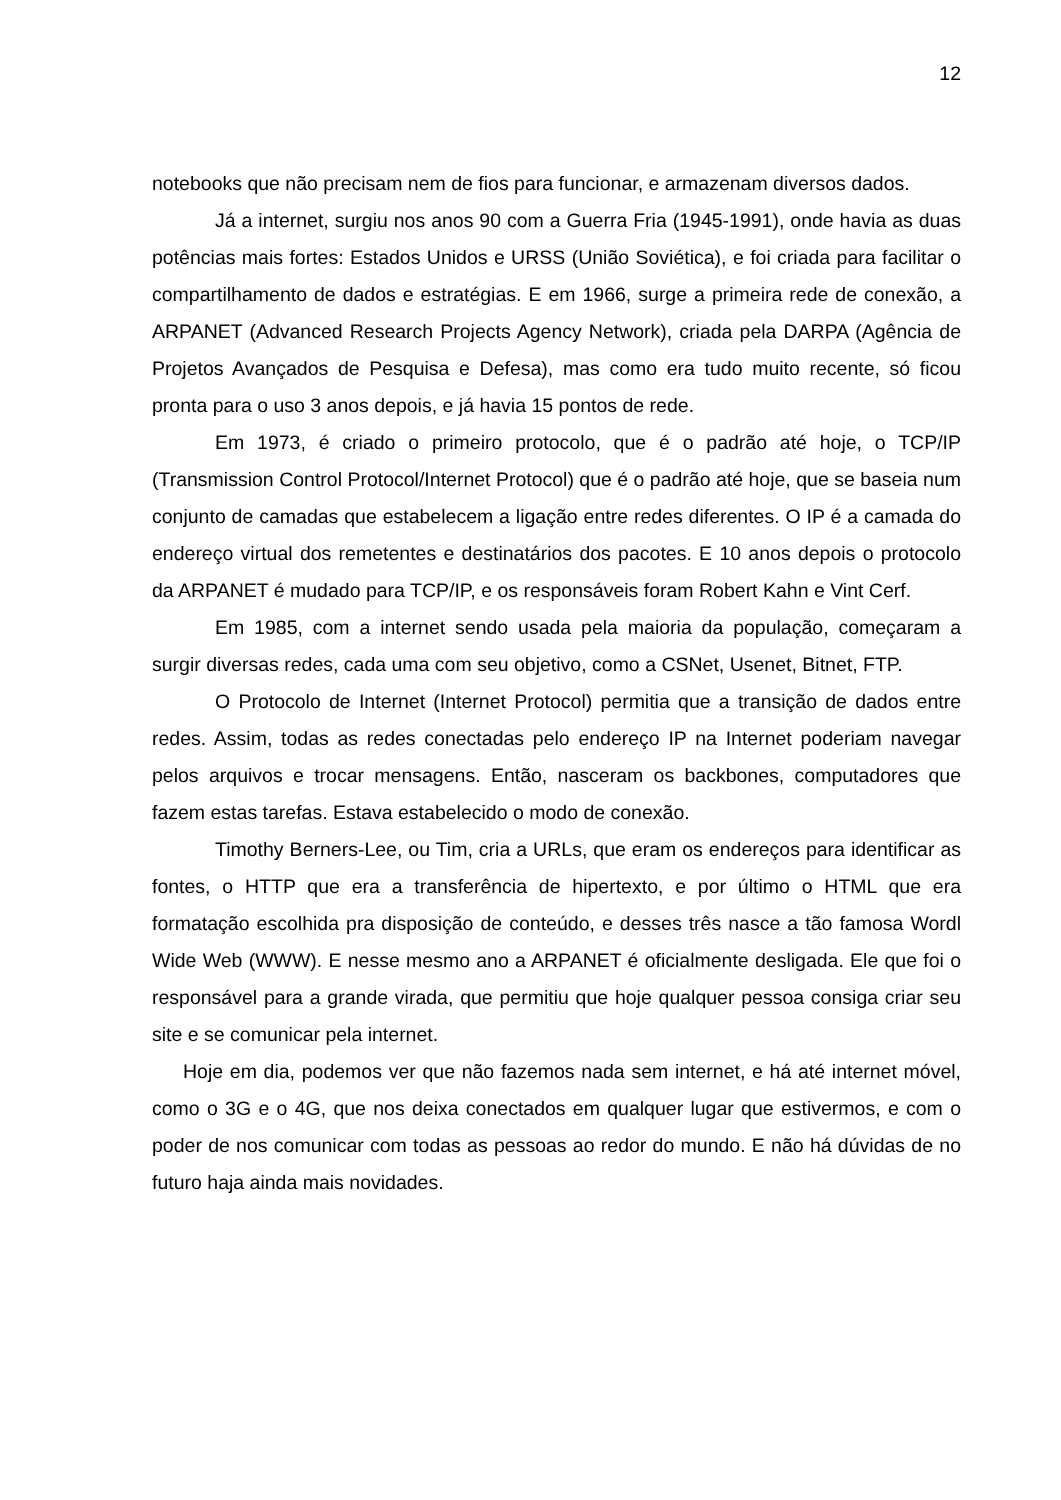12
notebooks que não precisam nem de fios para funcionar, e armazenam diversos dados.
Já a internet, surgiu nos anos 90 com a Guerra Fria (1945-1991), onde havia as duas potências mais fortes: Estados Unidos e URSS (União Soviética), e foi criada para facilitar o compartilhamento de dados e estratégias. E em 1966, surge a primeira rede de conexão, a ARPANET (Advanced Research Projects Agency Network), criada pela DARPA (Agência de Projetos Avançados de Pesquisa e Defesa), mas como era tudo muito recente, só ficou pronta para o uso 3 anos depois, e já havia 15 pontos de rede.
Em 1973, é criado o primeiro protocolo, que é o padrão até hoje, o TCP/IP (Transmission Control Protocol/Internet Protocol) que é o padrão até hoje, que se baseia num conjunto de camadas que estabelecem a ligação entre redes diferentes. O IP é a camada do endereço virtual dos remetentes e destinatários dos pacotes. E 10 anos depois o protocolo da ARPANET é mudado para TCP/IP, e os responsáveis foram Robert Kahn e Vint Cerf.
Em 1985, com a internet sendo usada pela maioria da população, começaram a surgir diversas redes, cada uma com seu objetivo, como a CSNet, Usenet, Bitnet, FTP.
O Protocolo de Internet (Internet Protocol) permitia que a transição de dados entre redes. Assim, todas as redes conectadas pelo endereço IP na Internet poderiam navegar pelos arquivos e trocar mensagens. Então, nasceram os backbones, computadores que fazem estas tarefas. Estava estabelecido o modo de conexão.
Timothy Berners-Lee, ou Tim, cria a URLs, que eram os endereços para identificar as fontes, o HTTP que era a transferência de hipertexto, e por último o HTML que era formatação escolhida pra disposição de conteúdo, e desses três nasce a tão famosa Wordl Wide Web (WWW). E nesse mesmo ano a ARPANET é oficialmente desligada. Ele que foi o responsável para a grande virada, que permitiu que hoje qualquer pessoa consiga criar seu site e se comunicar pela internet.
Hoje em dia, podemos ver que não fazemos nada sem internet, e há até internet móvel, como o 3G e o 4G, que nos deixa conectados em qualquer lugar que estivermos, e com o poder de nos comunicar com todas as pessoas ao redor do mundo. E não há dúvidas de no futuro haja ainda mais novidades.